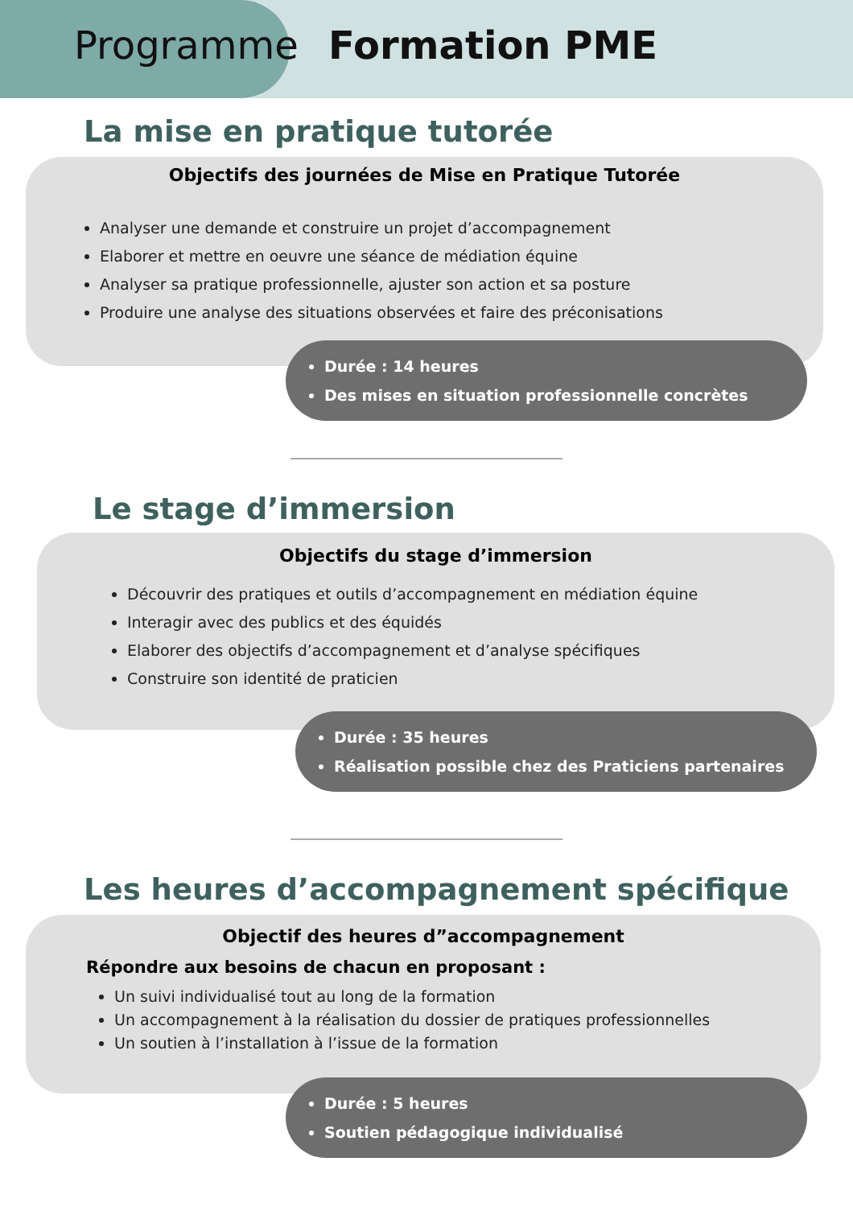Programme Formation PME
La mise en pratique tutorée
Objectifs des journées de Mise en Pratique Tutorée
Analyser une demande et construire un projet d’accompagnement
Elaborer et mettre en oeuvre une séance de médiation équine
Analyser sa pratique professionnelle, ajuster son action et sa posture
Produire une analyse des situations observées et faire des préconisations
Durée : 14 heures
Des mises en situation professionnelle concrètes
Le stage d’immersion
Objectifs du stage d’immersion
Découvrir des pratiques et outils d’accompagnement en médiation équine
Interagir avec des publics et des équidés
Elaborer des objectifs d’accompagnement et d’analyse spécifiques
Construire son identité de praticien
Durée : 35 heures
Réalisation possible chez des Praticiens partenaires
Les heures d’accompagnement spécifique
Objectif des heures d”accompagnement
Répondre aux besoins de chacun en proposant :
Un suivi individualisé tout au long de la formation
Un accompagnement à la réalisation du dossier de pratiques professionnelles
Un soutien à l’installation à l’issue de la formation
Durée : 5 heures
Soutien pédagogique individualisé